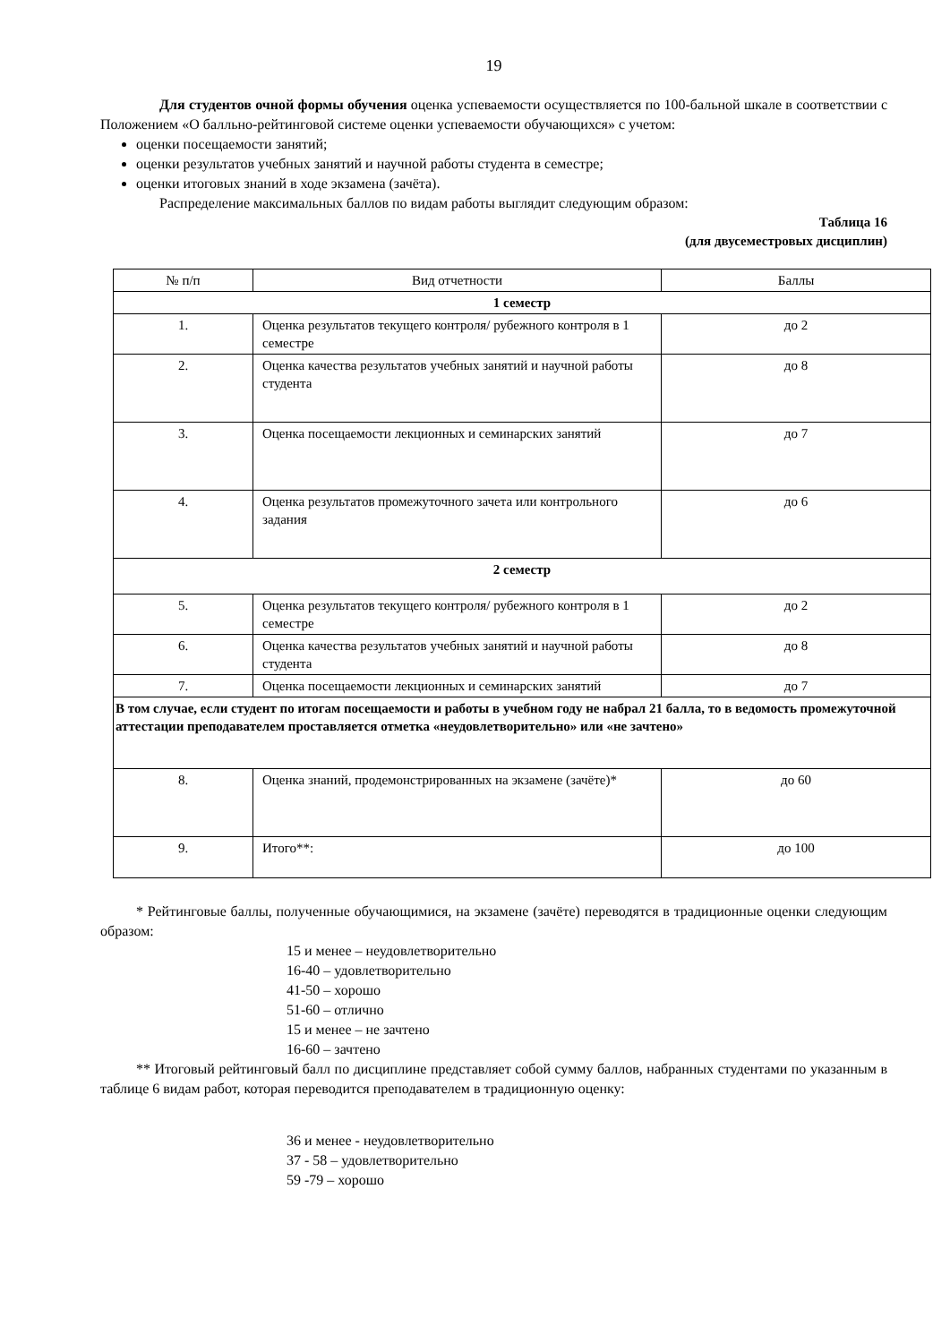19
Для студентов очной формы обучения оценка успеваемости осуществляется по 100-бальной шкале в соответствии с Положением «О балльно-рейтинговой системе оценки успеваемости обучающихся» с учетом:
оценки посещаемости занятий;
оценки результатов учебных занятий и научной работы студента в семестре;
оценки итоговых знаний в ходе экзамена (зачёта).
Распределение максимальных баллов по видам работы выглядит следующим образом:
Таблица 16
(для двусеместровых дисциплин)
| № п/п | Вид отчетности | Баллы |
| 1 семестр | | |
| 1. | Оценка результатов текущего контроля/ рубежного контроля в 1 семестре | до 2 |
| 2. | Оценка качества результатов учебных занятий и научной работы студента | до 8 |
| 3. | Оценка посещаемости лекционных и семинарских занятий | до 7 |
| 4. | Оценка результатов промежуточного зачета или контрольного задания | до 6 |
| 2 семестр | | |
| 5. | Оценка результатов текущего контроля/ рубежного контроля в 1 семестре | до 2 |
| 6. | Оценка качества результатов учебных занятий и научной работы студента | до 8 |
| 7. | Оценка посещаемости лекционных и семинарских занятий | до 7 |
| В том случае, если студент по итогам посещаемости и работы в учебном году не набрал 21 балла, то в ведомость промежуточной аттестации преподавателем проставляется отметка «неудовлетворительно» или «не зачтено» | | |
| 8. | Оценка знаний, продемонстрированных на экзамене (зачёте)* | до 60 |
| 9. | Итого**: | до 100 |
* Рейтинговые баллы, полученные обучающимися, на экзамене (зачёте) переводятся в традиционные оценки следующим образом:
15 и менее – неудовлетворительно
16-40 – удовлетворительно
41-50 – хорошо
51-60 – отлично
15 и менее – не зачтено
16-60 – зачтено
** Итоговый рейтинговый балл по дисциплине представляет собой сумму баллов, набранных студентами по указанным в таблице 6 видам работ, которая переводится преподавателем в традиционную оценку:
36 и менее - неудовлетворительно
37 - 58 – удовлетворительно
59 -79 – хорошо